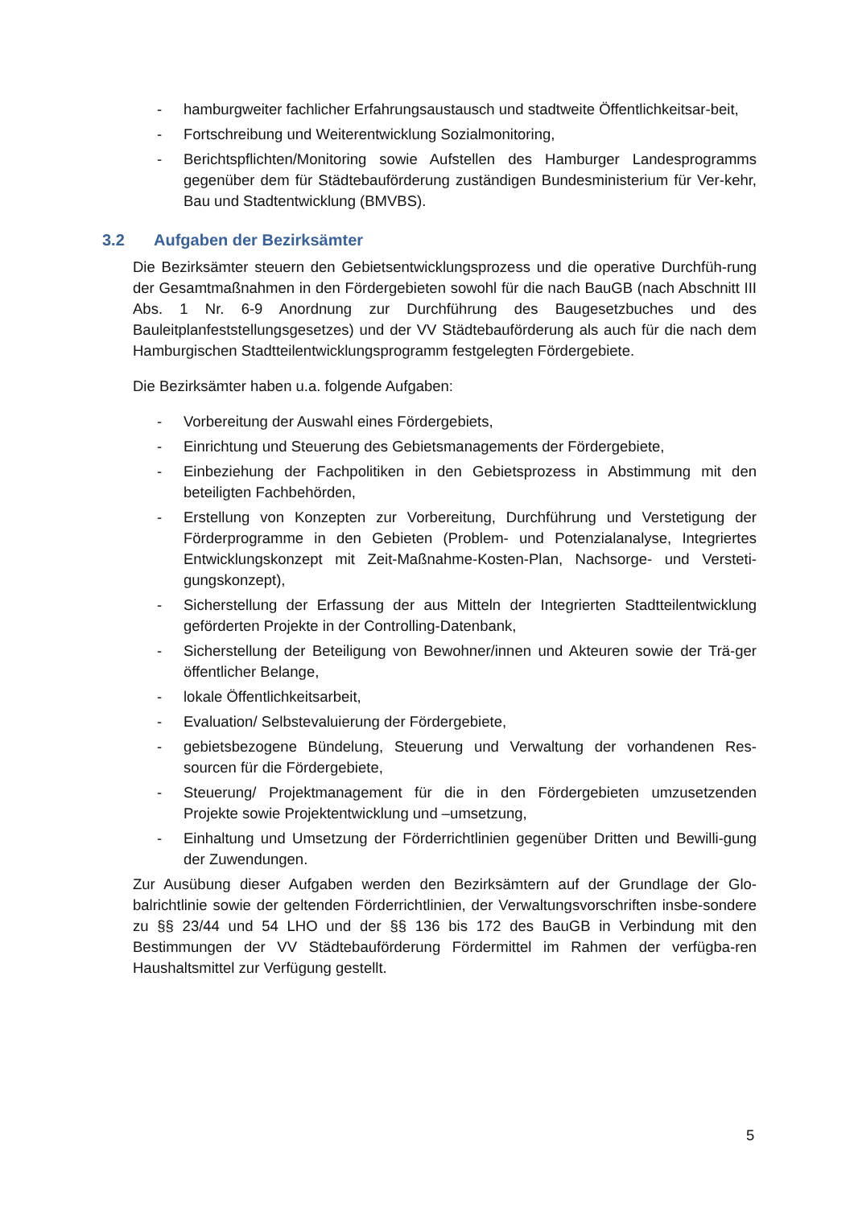- hamburgweiter fachlicher Erfahrungsaustausch und stadtweite Öffentlichkeitsar-beit,
- Fortschreibung und Weiterentwicklung Sozialmonitoring,
- Berichtspflichten/Monitoring sowie Aufstellen des Hamburger Landesprogramms gegenüber dem für Städtebauförderung zuständigen Bundesministerium für Ver-kehr, Bau und Stadtentwicklung (BMVBS).
3.2 Aufgaben der Bezirksämter
Die Bezirksämter steuern den Gebietsentwicklungsprozess und die operative Durchfüh-rung der Gesamtmaßnahmen in den Fördergebieten sowohl für die nach BauGB (nach Abschnitt III Abs. 1 Nr. 6-9 Anordnung zur Durchführung des Baugesetzbuches und des Bauleitplanfeststellungsgesetzes) und der VV Städtebauförderung als auch für die nach dem Hamburgischen Stadtteilentwicklungsprogramm festgelegten Fördergebiete.
Die Bezirksämter haben u.a. folgende Aufgaben:
- Vorbereitung der Auswahl eines Fördergebiets,
- Einrichtung und Steuerung des Gebietsmanagements der Fördergebiete,
- Einbeziehung der Fachpolitiken in den Gebietsprozess in Abstimmung mit den beteiligten Fachbehörden,
- Erstellung von Konzepten zur Vorbereitung, Durchführung und Verstetigung der Förderprogramme in den Gebieten (Problem- und Potenzialanalyse, Integriertes Entwicklungskonzept mit Zeit-Maßnahme-Kosten-Plan, Nachsorge- und Versteti-gungskonzept),
- Sicherstellung der Erfassung der aus Mitteln der Integrierten Stadtteilentwicklung geförderten Projekte in der Controlling-Datenbank,
- Sicherstellung der Beteiligung von Bewohner/innen und Akteuren sowie der Trä-ger öffentlicher Belange,
- lokale Öffentlichkeitsarbeit,
- Evaluation/ Selbstevaluierung der Fördergebiete,
- gebietsbezogene Bündelung, Steuerung und Verwaltung der vorhandenen Res-sourcen für die Fördergebiete,
- Steuerung/ Projektmanagement für die in den Fördergebieten umzusetzenden Projekte sowie Projektentwicklung und –umsetzung,
- Einhaltung und Umsetzung der Förderrichtlinien gegenüber Dritten und Bewilli-gung der Zuwendungen.
Zur Ausübung dieser Aufgaben werden den Bezirksämtern auf der Grundlage der Glo-balrichtlinie sowie der geltenden Förderrichtlinien, der Verwaltungsvorschriften insbe-sondere zu §§ 23/44 und 54 LHO und der §§ 136 bis 172 des BauGB in Verbindung mit den Bestimmungen der VV Städtebauförderung Fördermittel im Rahmen der verfügba-ren Haushaltsmittel zur Verfügung gestellt.
5